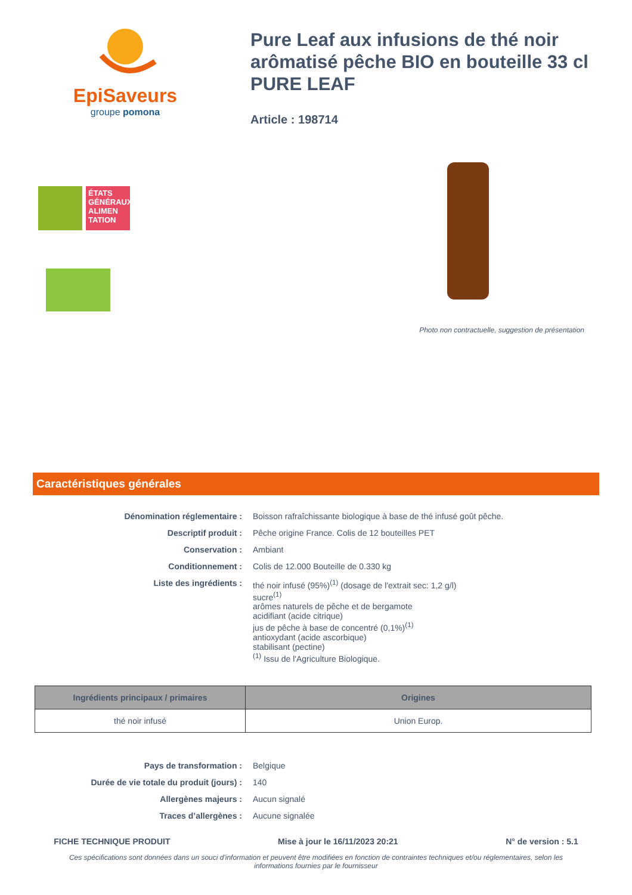EpiSaveurs
groupe pomona
Pure Leaf aux infusions de thé noir arômatisé pêche BIO en bouteille 33 cl PURE LEAF
Article : 198714
ÉTATS GÉNÉRAUX ALIMEN TATION
Photo non contractuelle, suggestion de présentation
Caractéristiques générales
| Dénomination réglementaire : | Boisson rafraîchissante biologique à base de thé infusé goût pêche. |
| Descriptif produit : | Pêche origine France. Colis de 12 bouteilles PET |
| Conservation : | Ambiant |
| Conditionnement : | Colis de 12.000 Bouteille de 0.330 kg |
| Liste des ingrédients : | thé noir infusé (95%)<sup>(1)</sup> (dosage de l'extrait sec: 1,2 g/l) sucre<sup>(1)</sup> arômes naturels de pêche et de bergamote acidifiant (acide citrique) jus de pêche à base de concentré (0,1%)<sup>(1)</sup> antioxydant (acide ascorbique) stabilisant (pectine) <sup>(1)</sup> Issu de l'Agriculture Biologique. |
| Ingrédients principaux / primaires | Origines |
| --- | --- |
| thé noir infusé | Union Europ. |
| Pays de transformation : | Belgique |
| Durée de vie totale du produit (jours) : | 140 |
| Allergènes majeurs : | Aucun signalé |
| Traces d’allergènes : | Aucune signalée |
FICHE TECHNIQUE PRODUIT Mise à jour le 16/11/2023 20:21 N° de version : 5.1
Ces spécifications sont données dans un souci d'information et peuvent être modifiées en fonction de contraintes techniques et/ou réglementaires, selon les informations fournies par le fournisseur